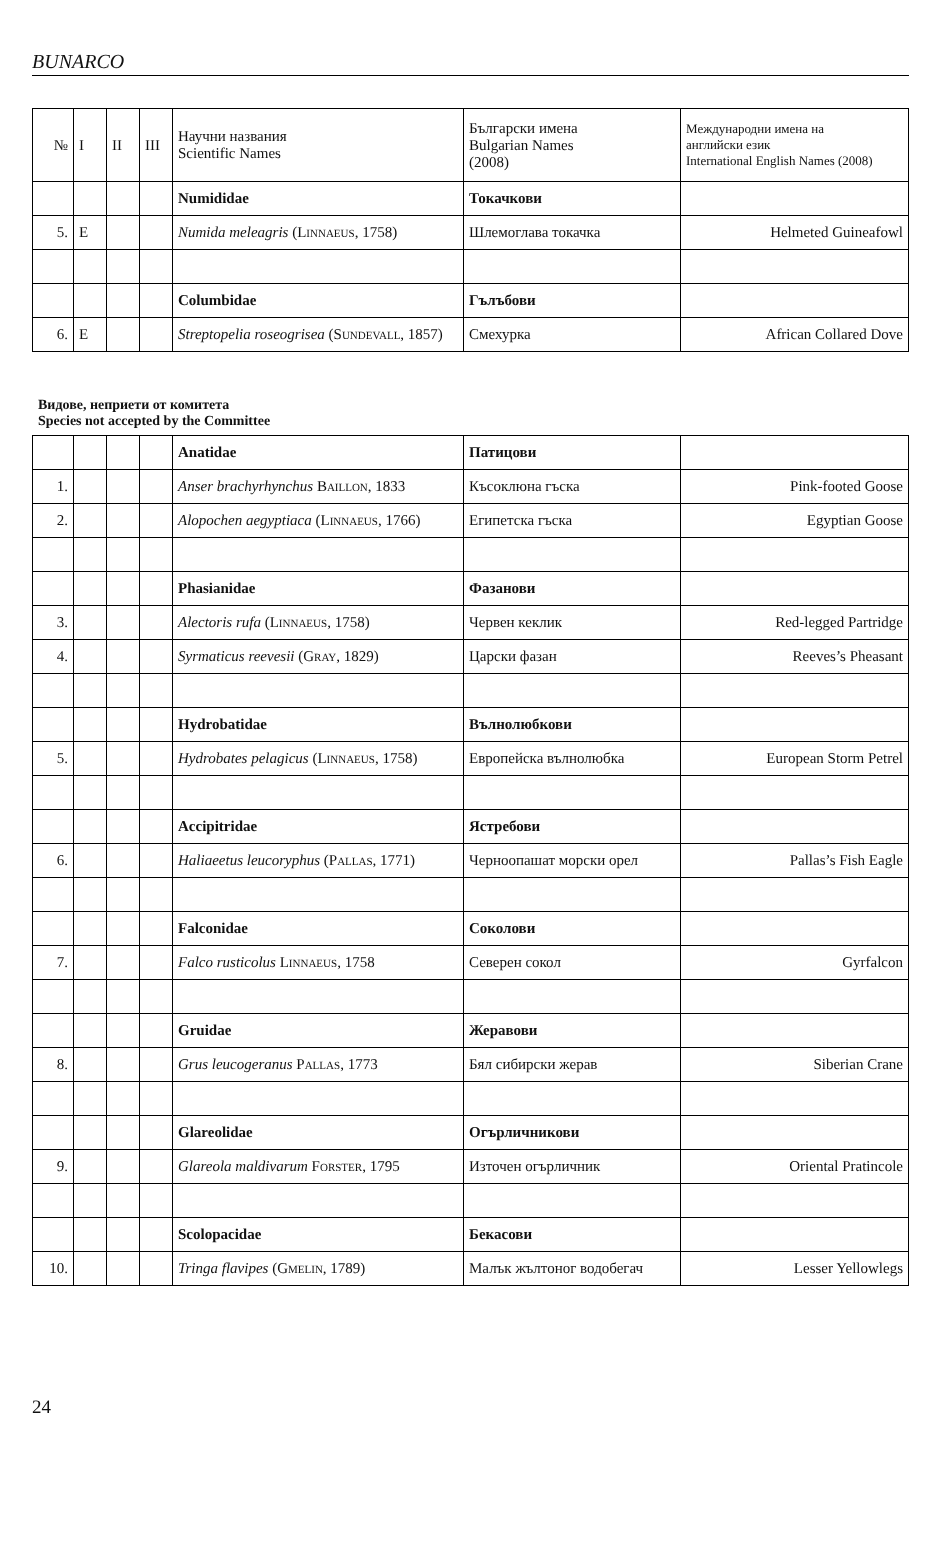BUNARCO
| № | I | II | III | Научни названия Scientific Names | Български имена Bulgarian Names (2008) | Международни имена на английски език International English Names (2008) |
| | | | | Numididae | Токачкови | |
| 5. | E | | | Numida meleagris ( Linnaeus , 1758) | Шлемоглава токачка | Helmeted Guineafowl |
| | | | | Columbidae | Гълъбови | |
| 6. | E | | | Streptopelia roseogrisea ( Sundevall , 1857) | Смехурка | African Collared Dove |
Видове, неприети от комитета
Species not accepted by the Committee
| | | | | Anatidae | Патицови | |
| 1. | | | | Anser brachyrhynchus Baillon , 1833 | Късоклюна гъска | Pink-footed Goose |
| 2. | | | | Alopochen aegyptiaca ( Linnaeus , 1766) | Египетска гъска | Egyptian Goose |
| | | | | Phasianidae | Фазанови | |
| 3. | | | | Alectoris rufa ( Linnaeus , 1758) | Червен кеклик | Red-legged Partridge |
| 4. | | | | Syrmaticus reevesii ( Gray , 1829) | Царски фазан | Reeves’s Pheasant |
| | | | | Hydrobatidae | Вълнолюбкови | |
| 5. | | | | Hydrobates pelagicus ( Linnaeus , 1758) | Европейска вълнолюбка | European Storm Petrel |
| | | | | Accipitridae | Ястребови | |
| 6. | | | | Haliaeetus leucoryphus ( Pallas , 1771) | Черноопашат морски орел | Pallas’s Fish Eagle |
| | | | | Falconidae | Соколови | |
| 7. | | | | Falco rusticolus Linnaeus , 1758 | Северен сокол | Gyrfalcon |
| | | | | Gruidae | Жеравови | |
| 8. | | | | Grus leucogeranus Pallas , 1773 | Бял сибирски жерав | Siberian Crane |
| | | | | Glareolidae | Огърличникови | |
| 9. | | | | Glareola maldivarum Forster , 1795 | Източен огърличник | Oriental Pratincole |
| | | | | Scolopacidae | Бекасови | |
| 10. | | | | Tringa flavipes ( Gmelin , 1789) | Малък жълтоног водобегач | Lesser Yellowlegs |
24